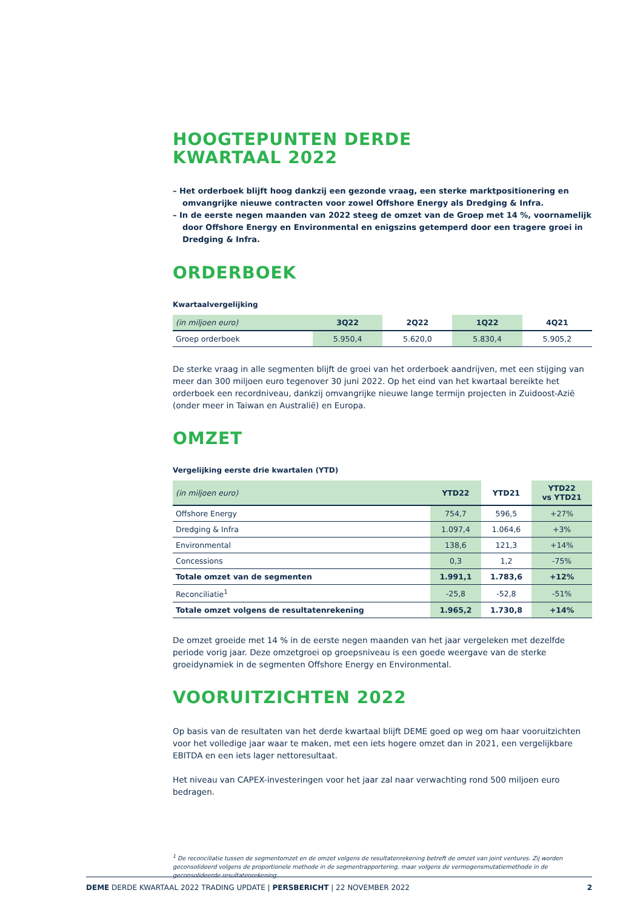HOOGTEPUNTEN DERDE
KWARTAAL 2022
– Het orderboek blijft hoog dankzij een gezonde vraag, een sterke marktpositionering en omvangrijke nieuwe contracten voor zowel Offshore Energy als Dredging & Infra.
– In de eerste negen maanden van 2022 steeg de omzet van de Groep met 14 %, voornamelijk door Offshore Energy en Environmental en enigszins getemperd door een tragere groei in Dredging & Infra.
ORDERBOEK
Kwartaalvergelijking
| (in miljoen euro) | 3Q22 | 2Q22 | 1Q22 | 4Q21 |
| --- | --- | --- | --- | --- |
| Groep orderboek | 5.950,4 | 5.620,0 | 5.830,4 | 5.905,2 |
De sterke vraag in alle segmenten blijft de groei van het orderboek aandrijven, met een stijging van meer dan 300 miljoen euro tegenover 30 juni 2022. Op het eind van het kwartaal bereikte het orderboek een recordniveau, dankzij omvangrijke nieuwe lange termijn projecten in Zuidoost-Azië (onder meer in Taiwan en Australië) en Europa.
OMZET
Vergelijking eerste drie kwartalen (YTD)
| (in miljoen euro) | YTD22 | YTD21 | YTD22 vs YTD21 |
| --- | --- | --- | --- |
| Offshore Energy | 754,7 | 596,5 | +27% |
| Dredging & Infra | 1.097,4 | 1.064,6 | +3% |
| Environmental | 138,6 | 121,3 | +14% |
| Concessions | 0,3 | 1,2 | -75% |
| Totale omzet van de segmenten | 1.991,1 | 1.783,6 | +12% |
| Reconciliatie<sup>1</sup> | -25,8 | -52,8 | -51% |
| Totale omzet volgens de resultatenrekening | 1.965,2 | 1.730,8 | +14% |
De omzet groeide met 14 % in de eerste negen maanden van het jaar vergeleken met dezelfde periode vorig jaar. Deze omzetgroei op groepsniveau is een goede weergave van de sterke groeidynamiek in de segmenten Offshore Energy en Environmental.
VOORUITZICHTEN 2022
Op basis van de resultaten van het derde kwartaal blijft DEME goed op weg om haar vooruitzichten voor het volledige jaar waar te maken, met een iets hogere omzet dan in 2021, een vergelijkbare EBITDA en een iets lager nettoresultaat.
Het niveau van CAPEX-investeringen voor het jaar zal naar verwachting rond 500 miljoen euro bedragen.
<sup>1</sup> De reconciliatie tussen de segmentomzet en de omzet volgens de resultatenrekening betreft de omzet van joint ventures. Zij worden geconsolideerd volgens de proportionele methode in de segmentrapportering, maar volgens de vermogensmutatiemethode in de geconsolideerde resultatenrekening.
DEME DERDE KWARTAAL 2022 TRADING UPDATE | PERSBERICHT | 22 NOVEMBER 2022 2